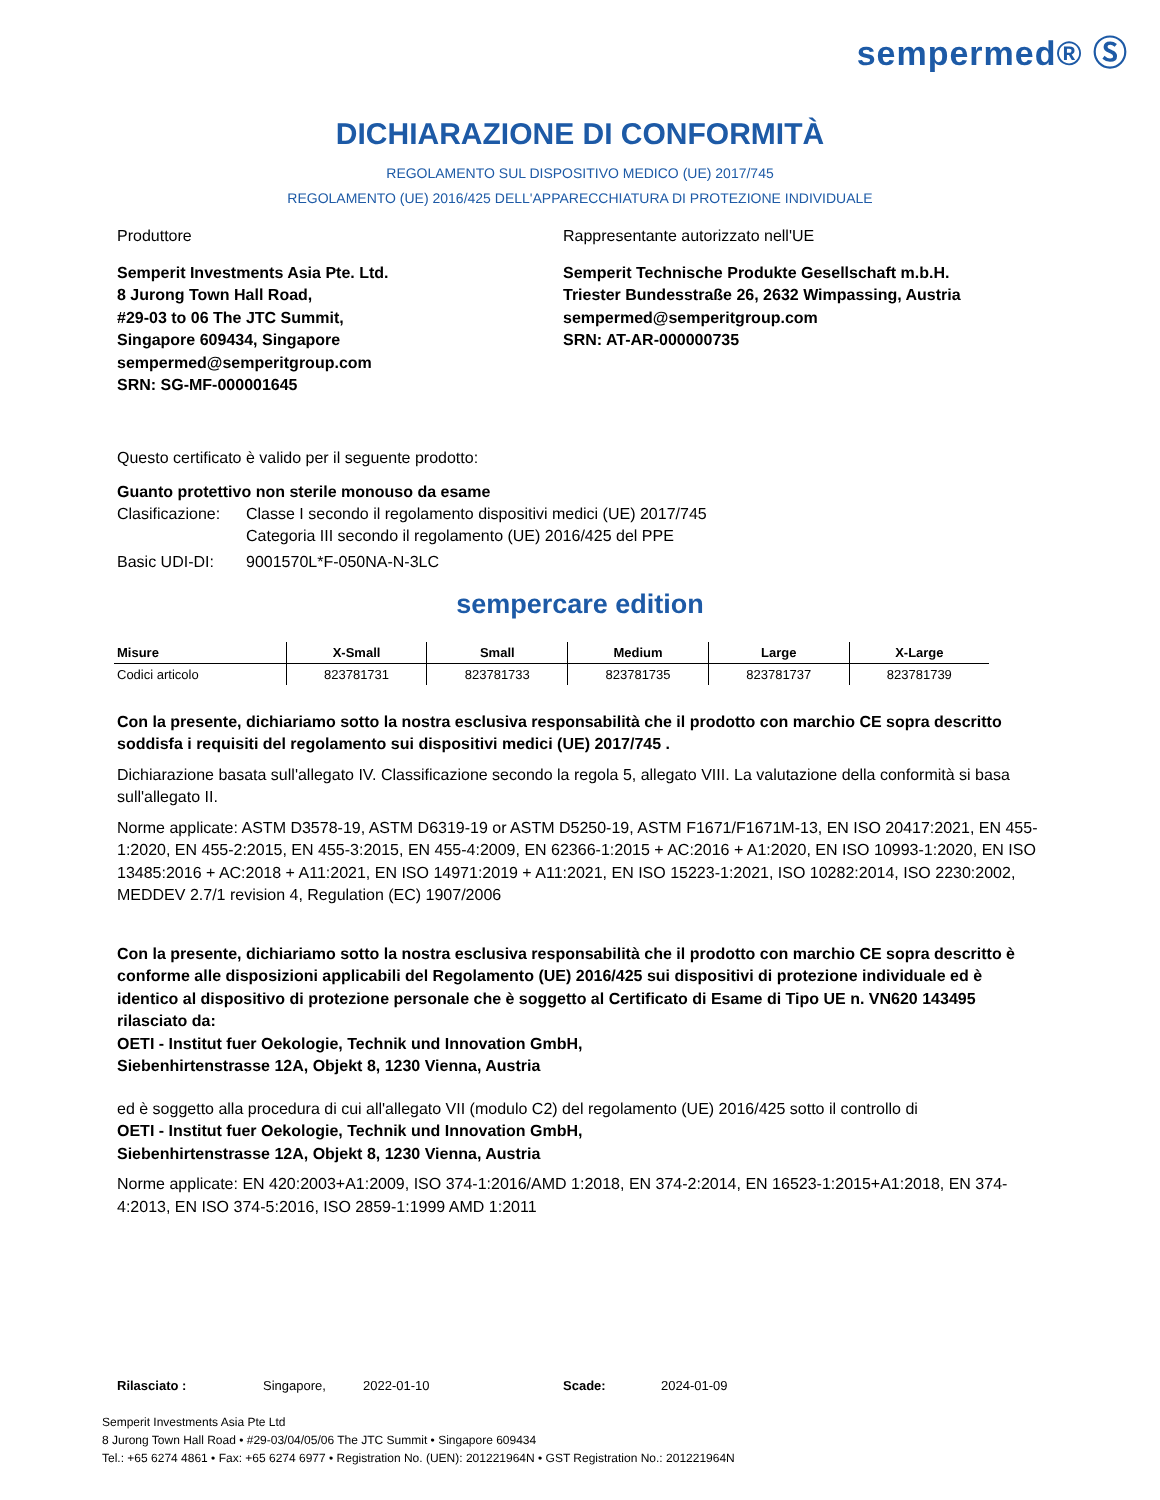sempermed® Ⓢ
DICHIARAZIONE DI CONFORMITÀ
REGOLAMENTO SUL DISPOSITIVO MEDICO (UE) 2017/745
REGOLAMENTO (UE) 2016/425 DELL'APPARECCHIATURA DI PROTEZIONE INDIVIDUALE
Produttore Rappresentante autorizzato nell'UE
Semperit Investments Asia Pte. Ltd.
8 Jurong Town Hall Road,
#29-03 to 06 The JTC Summit,
Singapore 609434, Singapore
sempermed@semperitgroup.com
SRN: SG-MF-000001645
Semperit Technische Produkte Gesellschaft m.b.H.
Triester Bundesstraße 26, 2632 Wimpassing, Austria
sempermed@semperitgroup.com
SRN: AT-AR-000000735
Questo certificato è valido per il seguente prodotto:
Guanto protettivo non sterile monouso da esame
Clasificazione:
Classe I secondo il regolamento dispositivi medici (UE) 2017/745
Categoria III secondo il regolamento (UE) 2016/425 del PPE
Basic UDI-DI: 9001570L*F-050NA-N-3LC
sempercare edition
| Misure | X-Small | Small | Medium | Large | X-Large |
| --- | --- | --- | --- | --- | --- |
| Codici articolo | 823781731 | 823781733 | 823781735 | 823781737 | 823781739 |
Con la presente, dichiariamo sotto la nostra esclusiva responsabilità che il prodotto con marchio CE sopra descritto soddisfa i requisiti del regolamento sui dispositivi medici (UE) 2017/745 .
Dichiarazione basata sull'allegato IV. Classificazione secondo la regola 5, allegato VIII. La valutazione della conformità si basa sull'allegato II.
Norme applicate: ASTM D3578-19, ASTM D6319-19 or ASTM D5250-19, ASTM F1671/F1671M-13, EN ISO 20417:2021, EN 455-1:2020, EN 455-2:2015, EN 455-3:2015, EN 455-4:2009, EN 62366-1:2015 + AC:2016 + A1:2020, EN ISO 10993-1:2020, EN ISO 13485:2016 + AC:2018 + A11:2021, EN ISO 14971:2019 + A11:2021, EN ISO 15223-1:2021, ISO 10282:2014, ISO 2230:2002, MEDDEV 2.7/1 revision 4, Regulation (EC) 1907/2006
Con la presente, dichiariamo sotto la nostra esclusiva responsabilità che il prodotto con marchio CE sopra descritto è conforme alle disposizioni applicabili del Regolamento (UE) 2016/425 sui dispositivi di protezione individuale ed è identico al dispositivo di protezione personale che è soggetto al Certificato di Esame di Tipo UE n. VN620 143495 rilasciato da:
OETI - Institut fuer Oekologie, Technik und Innovation GmbH,
Siebenhirtenstrasse 12A, Objekt 8, 1230 Vienna, Austria
ed è soggetto alla procedura di cui all'allegato VII (modulo C2) del regolamento (UE) 2016/425 sotto il controllo di
OETI - Institut fuer Oekologie, Technik und Innovation GmbH,
Siebenhirtenstrasse 12A, Objekt 8, 1230 Vienna, Austria
Norme applicate: EN 420:2003+A1:2009, ISO 374-1:2016/AMD 1:2018, EN 374-2:2014, EN 16523-1:2015+A1:2018, EN 374-4:2013, EN ISO 374-5:2016, ISO 2859-1:1999 AMD 1:2011
Rilasciato : Singapore, 2022-01-10 Scade: 2024-01-09
Semperit Investments Asia Pte Ltd
8 Jurong Town Hall Road • #29-03/04/05/06 The JTC Summit • Singapore 609434
Tel.: +65 6274 4861 • Fax: +65 6274 6977 • Registration No. (UEN): 201221964N • GST Registration No.: 201221964N